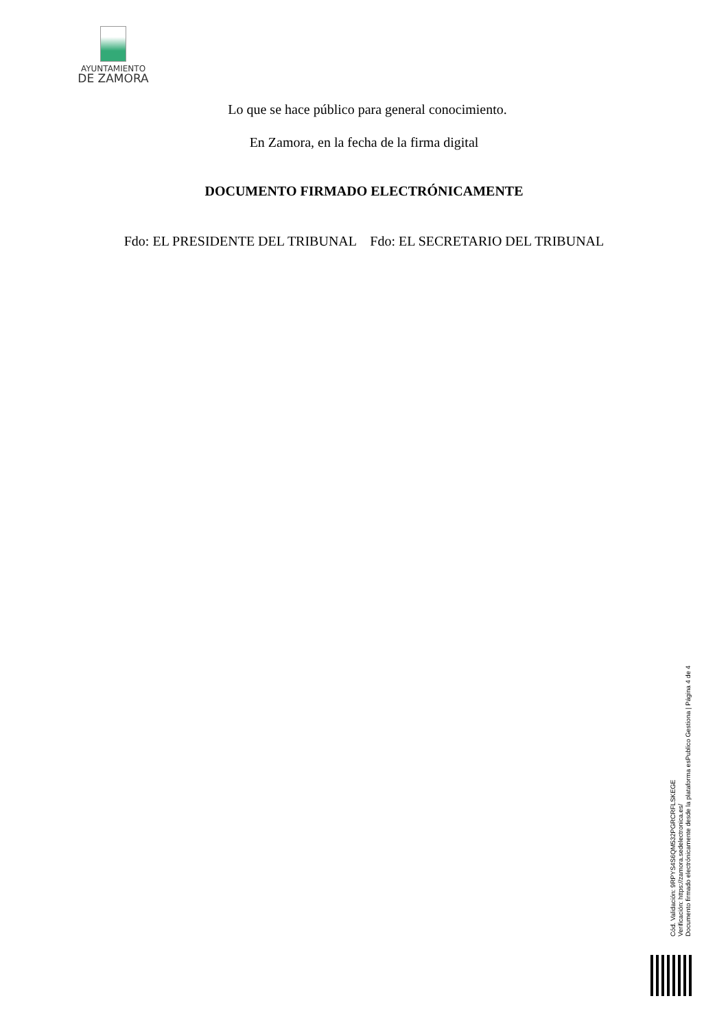AYUNTAMIENTO
DE ZAMORA
Lo que se hace público para general conocimiento.
En Zamora, en la fecha de la firma digital
DOCUMENTO FIRMADO ELECTRÓNICAMENTE
Fdo: EL PRESIDENTE DEL TRIBUNAL Fdo: EL SECRETARIO DEL TRIBUNAL
Cód. Validación: 9RPYS4S6QM532PGRCRFLSKEGE
Verificación: https://zamora.sedelectronica.es/
Documento firmado electrónicamente desde la plataforma esPublico Gestiona | Página 4 de 4